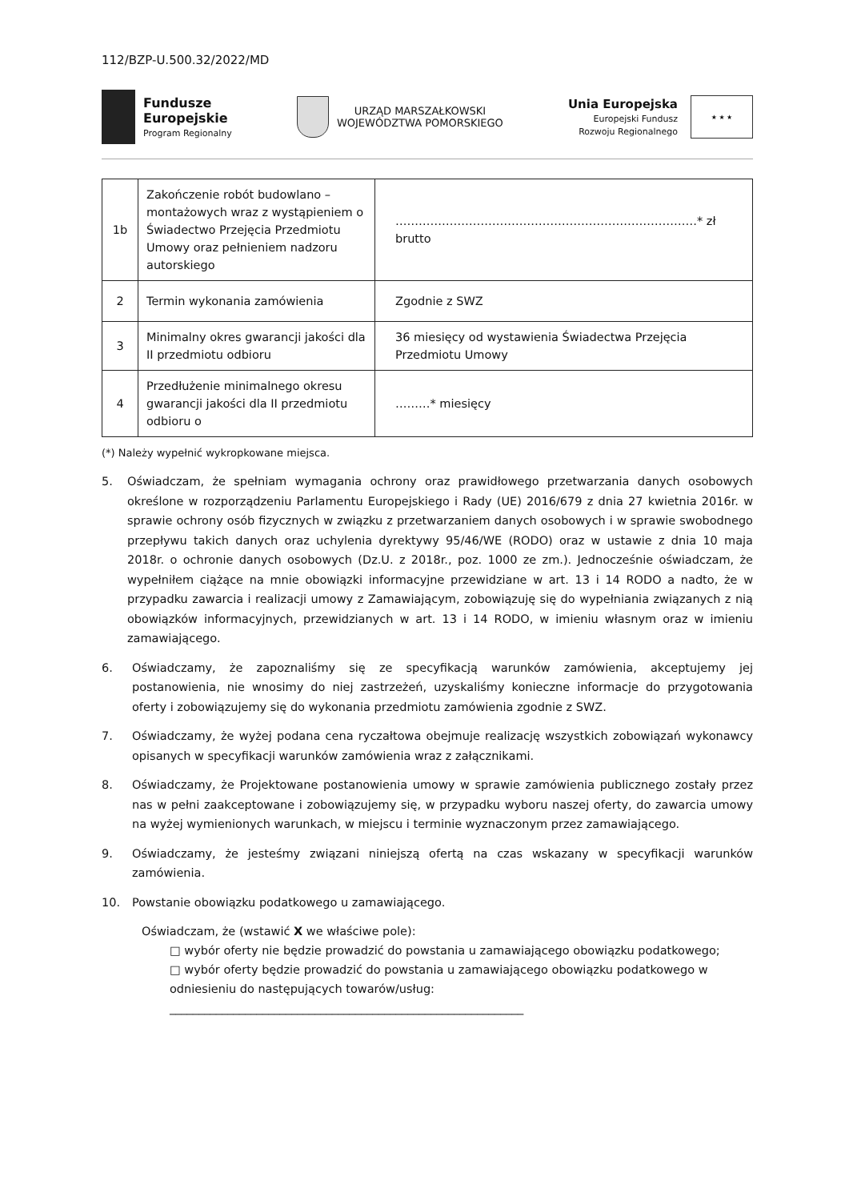112/BZP-U.500.32/2022/MD
Fundusze
Europejskie
Program Regionalny
URZĄD MARSZAŁKOWSKI
WOJEWÓDZTWA POMORSKIEGO
Unia Europejska
Europejski Fundusz
Rozwoju Regionalnego
★ ★ ★
| 1b | Zakończenie robót budowlano – montażowych wraz z wystąpieniem o Świadectwo Przejęcia Przedmiotu Umowy oraz pełnieniem nadzoru autorskiego | ……………………………………………………………………* zł brutto |
| 2 | Termin wykonania zamówienia | Zgodnie z SWZ |
| 3 | Minimalny okres gwarancji jakości dla II przedmiotu odbioru | 36 miesięcy od wystawienia Świadectwa Przejęcia Przedmiotu Umowy |
| 4 | Przedłużenie minimalnego okresu gwarancji jakości dla II przedmiotu odbioru o | ………* miesięcy |
(*) Należy wypełnić wykropkowane miejsca.
5. Oświadczam, że spełniam wymagania ochrony oraz prawidłowego przetwarzania danych osobowych określone w rozporządzeniu Parlamentu Europejskiego i Rady (UE) 2016/679 z dnia 27 kwietnia 2016r. w sprawie ochrony osób fizycznych w związku z przetwarzaniem danych osobowych i w sprawie swobodnego przepływu takich danych oraz uchylenia dyrektywy 95/46/WE (RODO) oraz w ustawie z dnia 10 maja 2018r. o ochronie danych osobowych (Dz.U. z 2018r., poz. 1000 ze zm.). Jednocześnie oświadczam, że wypełniłem ciążące na mnie obowiązki informacyjne przewidziane w art. 13 i 14 RODO a nadto, że w przypadku zawarcia i realizacji umowy z Zamawiającym, zobowiązuję się do wypełniania związanych z nią obowiązków informacyjnych, przewidzianych w art. 13 i 14 RODO, w imieniu własnym oraz w imieniu zamawiającego.
6. Oświadczamy, że zapoznaliśmy się ze specyfikacją warunków zamówienia, akceptujemy jej postanowienia, nie wnosimy do niej zastrzeżeń, uzyskaliśmy konieczne informacje do przygotowania oferty i zobowiązujemy się do wykonania przedmiotu zamówienia zgodnie z SWZ.
7. Oświadczamy, że wyżej podana cena ryczałtowa obejmuje realizację wszystkich zobowiązań wykonawcy opisanych w specyfikacji warunków zamówienia wraz z załącznikami.
8. Oświadczamy, że Projektowane postanowienia umowy w sprawie zamówienia publicznego zostały przez nas w pełni zaakceptowane i zobowiązujemy się, w przypadku wyboru naszej oferty, do zawarcia umowy na wyżej wymienionych warunkach, w miejscu i terminie wyznaczonym przez zamawiającego.
9. Oświadczamy, że jesteśmy związani niniejszą ofertą na czas wskazany w specyfikacji warunków zamówienia.
10. Powstanie obowiązku podatkowego u zamawiającego.
Oświadczam, że (wstawić X we właściwe pole):
□ wybór oferty nie będzie prowadzić do powstania u zamawiającego obowiązku podatkowego;
□ wybór oferty będzie prowadzić do powstania u zamawiającego obowiązku podatkowego w odniesieniu do następujących towarów/usług:
_____________________________________________________________